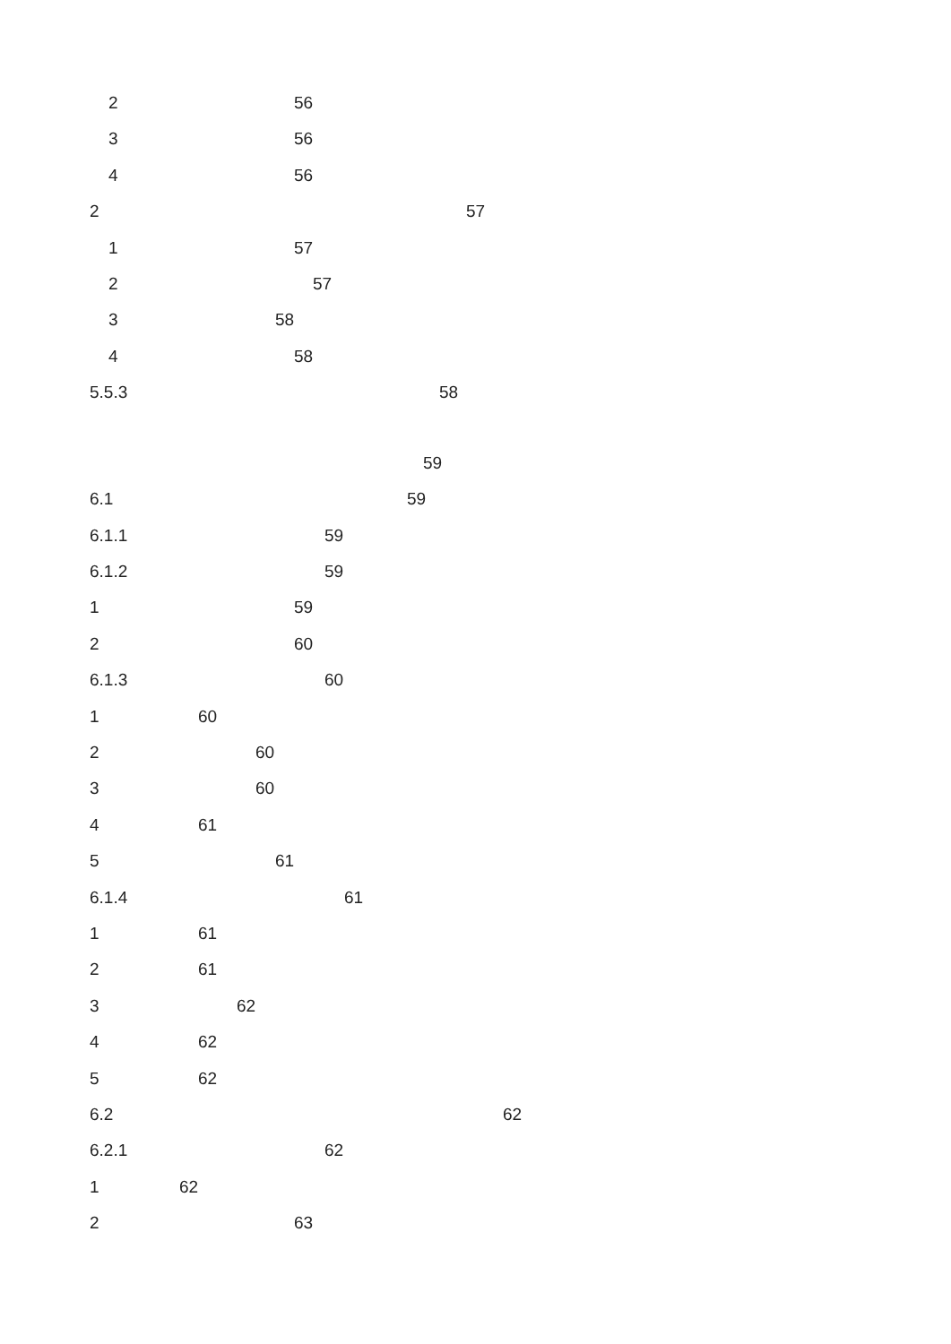2 56
3 56
4 56
2 57
1 57
2 57
3 58
4 58
5.5.3 58
59
6.1 59
6.1.1 59
6.1.2 59
1 59
2 60
6.1.3 60
1 60
2 60
3 60
4 61
5 61
6.1.4 61
1 61
2 61
3 62
4 62
5 62
6.2 62
6.2.1 62
1 62
2 63